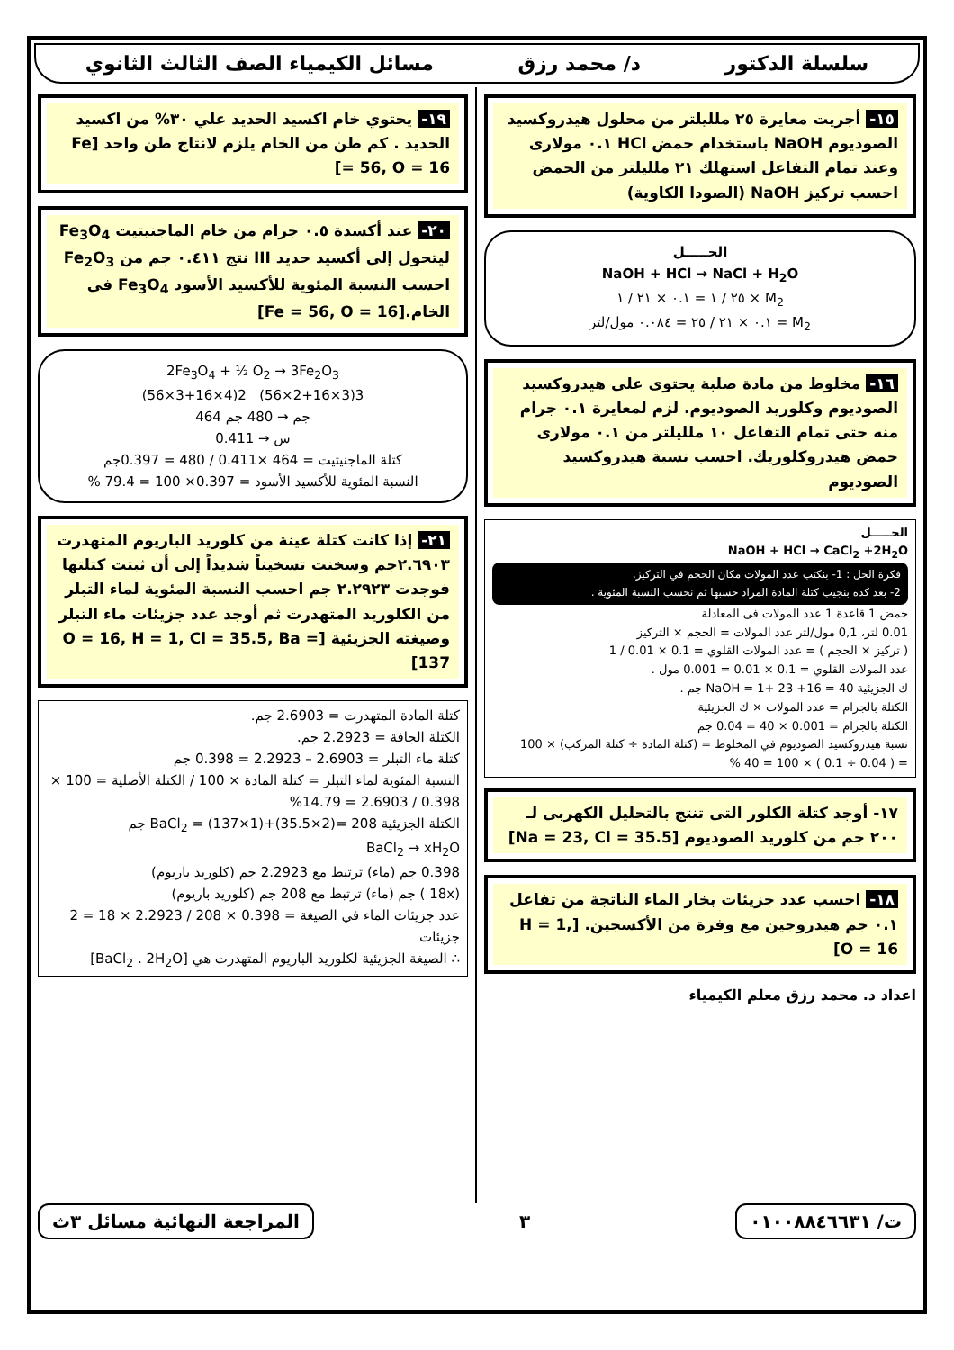سلسلة الدكتور د/ محمد رزق مسائل الكيمياء الصف الثالث الثانوي
١٥- أجريت معايرة ٢٥ ملليلتر من محلول هيدروكسيد الصوديوم NaOH باستخدام حمض HCl ٠.١ مولارى وعند تمام التفاعل استهلك ٢١ ملليلتر من الحمض احسب تركيز NaOH (الصودا الكاوية)
الحـــــل
NaOH + HCl → NaCl + H<sub>2</sub>O
M<sub>2</sub> × ٢٥ / ١ = ٠.١ × ٢١ / ١
M<sub>2</sub> = ٠.١ × ٢١ / ٢٥ = ٠.٠٨٤ مول/لتر
١٦- مخلوط من مادة صلبة يحتوى على هيدروكسيد الصوديوم وكلوريد الصوديوم. لزم لمعايرة ٠.١ جرام منه حتى تمام التفاعل ١٠ ملليلتر من ٠.١ مولارى حمض هيدروكلوريك. احسب نسبة هيدروكسيد الصوديوم
الحـــــل
NaOH + HCl → CaCl<sub>2</sub> +2H<sub>2</sub>O
فكرة الحل : 1- بنكتب عدد المولات مكان الحجم في التركيز.
2- بعد كده بنجيب كتلة المادة المراد حسبها ثم نحسب النسبة المئوية .
حمض 1 قاعدة 1 عدد المولات فى المعادلة
0.01 لتر، 0,1 مول/لتر عدد المولات = الحجم × التركيز
( تركيز × الحجم ) = عدد المولات القلوي = 0.1 × 0.01 / 1
عدد المولات القلوي = 0.1 × 0.01 = 0.001 مول .
ك الجزيئية NaOH = 1+ 23 +16 = 40 جم .
الكتلة بالجرام = عدد المولات × ك الجزيئية
الكتلة بالجرام = 0.001 × 40 = 0.04 جم
نسبة هيدروكسيد الصوديوم في المخلوط = (كتلة المادة ÷ كتلة المركب) × 100
= ( 0.04 ÷ 0.1 ) × 100 = 40 %
١٧- أوجد كتلة الكلور التى تنتج بالتحليل الكهربى لـ ٢٠٠ جم من كلوريد الصوديوم [Na = 23, Cl = 35.5]
١٨- احسب عدد جزيئات بخار الماء الناتجة من تفاعل ٠.١ جم هيدروجين مع وفرة من الأكسجين. [H = 1, O = 16]
اعداد د. محمد رزق معلم الكيمياء
١٩- يحتوي خام اكسيد الحديد علي ٣٠% من اكسيد الحديد . كم طن من الخام يلزم لانتاج طن واحد [Fe = 56, O = 16]
٢٠- عند أكسدة ٠.٥ جرام من خام الماجنيتيت Fe<sub>3</sub>O<sub>4</sub> ليتحول إلى أكسيد حديد III نتج ٠.٤١١ جم من Fe<sub>2</sub>O<sub>3</sub> احسب النسبة المئوية للأكسيد الأسود Fe<sub>3</sub>O<sub>4</sub> فى الخام.[Fe = 56, O = 16]
2Fe<sub>3</sub>O<sub>4</sub> + ½ O<sub>2</sub> → 3Fe<sub>2</sub>O<sub>3</sub>
(56×3+16×4)2 (56×2+16×3)3
464 جم → 480 جم
س → 0.411
كتلة الماجنيتيت = 464 ×0.411 / 480 = 0.397جم
النسبة المئوية للأكسيد الأسود = 0.397× 100 = 79.4 %
٢١- إذا كانت كتلة عينة من كلوريد الباريوم المتهدرت ٢.٦٩٠٣جم وسخنت تسخيناً شديداً إلى أن ثبتت كتلتها فوجدت ٢.٢٩٢٣ جم احسب النسبة المئوية لماء التبلر من الكلوريد المتهدرت ثم أوجد عدد جزيئات ماء التبلر وصيغته الجزيئية [O = 16, H = 1, Cl = 35.5, Ba = 137]
كتلة المادة المتهدرت = 2.6903 جم.
الكتلة الجافة = 2.2923 جم.
كتلة ماء التبلر = 2.6903 – 2.2923 = 0.398 جم
النسبة المئوية لماء التبلر = كتلة المادة × 100 / الكتلة الأصلية = 100 × 0.398 / 2.6903 = 14.79%
الكتلة الجزيئية BaCl<sub>2</sub> = (137×1)+(35.5×2)= 208 جم
BaCl<sub>2</sub> → xH<sub>2</sub>O
0.398 جم (ماء) ترتبط مع 2.2923 جم (كلوريد باريوم)
(18x ) جم (ماء) ترتبط مع 208 جم (كلوريد باريوم)
عدد جزيئات الماء في الصيغة = 0.398 × 208 / 2.2923 × 18 = 2 جزيئات
∴ الصيغة الجزيئية لكلوريد الباريوم المتهدرت هي [BaCl<sub>2</sub> . 2H<sub>2</sub>O]
ت/ ٠١٠٠٨٨٤٦٦٣١ ٣ المراجعة النهائية مسائل ٣ث